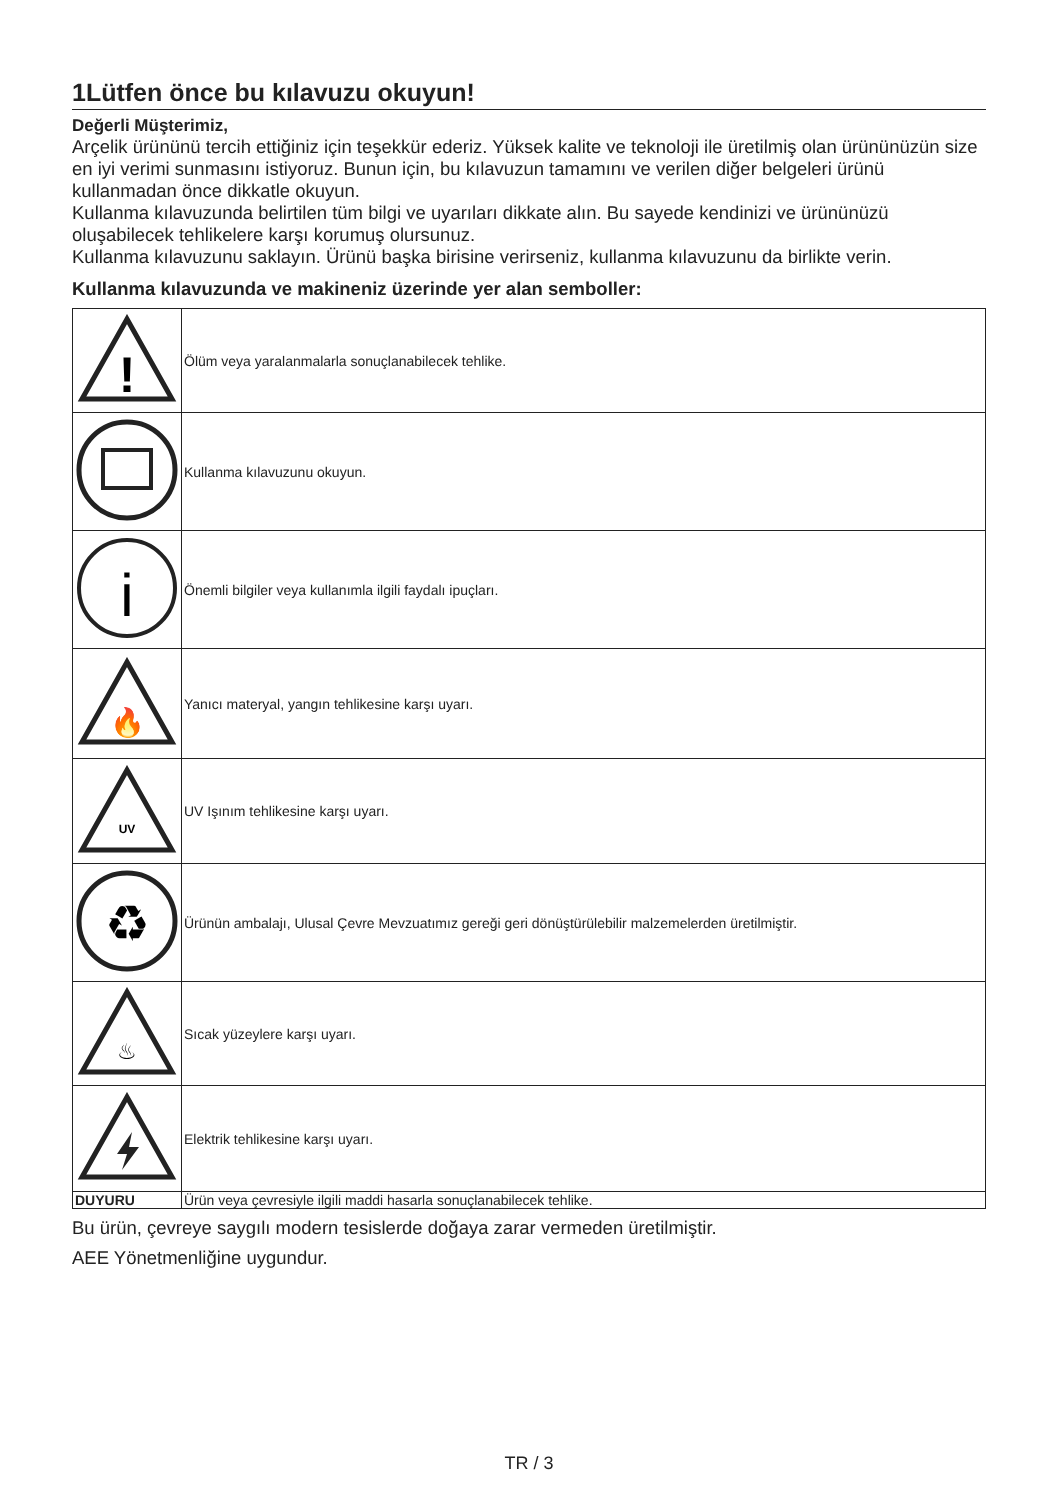1Lütfen önce bu kılavuzu okuyun!
Değerli Müşterimiz,
Arçelik ürününü tercih ettiğiniz için teşekkür ederiz. Yüksek kalite ve teknoloji ile üretilmiş olan ürününüzün size en iyi verimi sunmasını istiyoruz. Bunun için, bu kılavuzun tamamını ve verilen diğer belgeleri ürünü kullanmadan önce dikkatle okuyun.
Kullanma kılavuzunda belirtilen tüm bilgi ve uyarıları dikkate alın. Bu sayede kendinizi ve ürününüzü oluşabilecek tehlikelere karşı korumuş olursunuz.
Kullanma kılavuzunu saklayın. Ürünü başka birisine verirseniz, kullanma kılavuzunu da birlikte verin.
Kullanma kılavuzunda ve makineniz üzerinde yer alan semboller:
| ! | Ölüm veya yaralanmalarla sonuçlanabilecek tehlike. |
| | Kullanma kılavuzunu okuyun. |
| i | Önemli bilgiler veya kullanımla ilgili faydalı ipuçları. |
| 🔥 | Yanıcı materyal, yangın tehlikesine karşı uyarı. |
| UV | UV Işınım tehlikesine karşı uyarı. |
| ♻ | Ürünün ambalajı, Ulusal Çevre Mevzuatımız gereği geri dönüştürülebilir malzemelerden üretilmiştir. |
| ♨ | Sıcak yüzeylere karşı uyarı. |
| | Elektrik tehlikesine karşı uyarı. |
| DUYURU | Ürün veya çevresiyle ilgili maddi hasarla sonuçlanabilecek tehlike. |
Bu ürün, çevreye saygılı modern tesislerde doğaya zarar vermeden üretilmiştir.
AEE Yönetmenliğine uygundur.
TR / 3